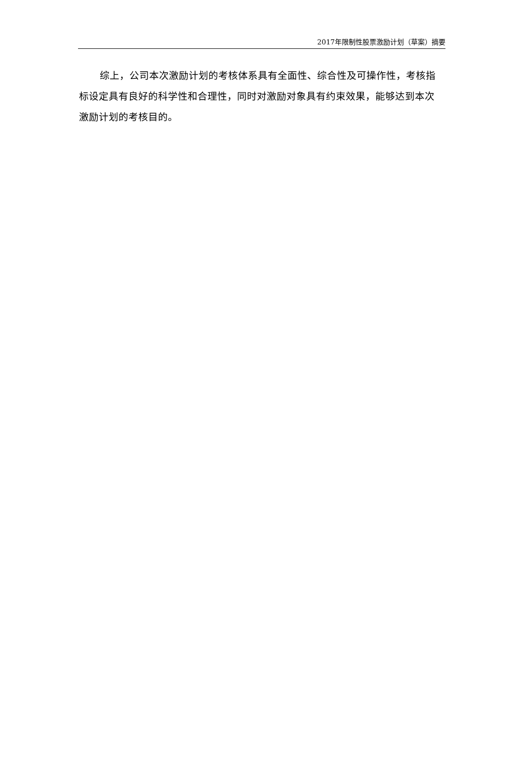2017年限制性股票激励计划（草案）摘要
综上，公司本次激励计划的考核体系具有全面性、综合性及可操作性，考核指标设定具有良好的科学性和合理性，同时对激励对象具有约束效果，能够达到本次激励计划的考核目的。